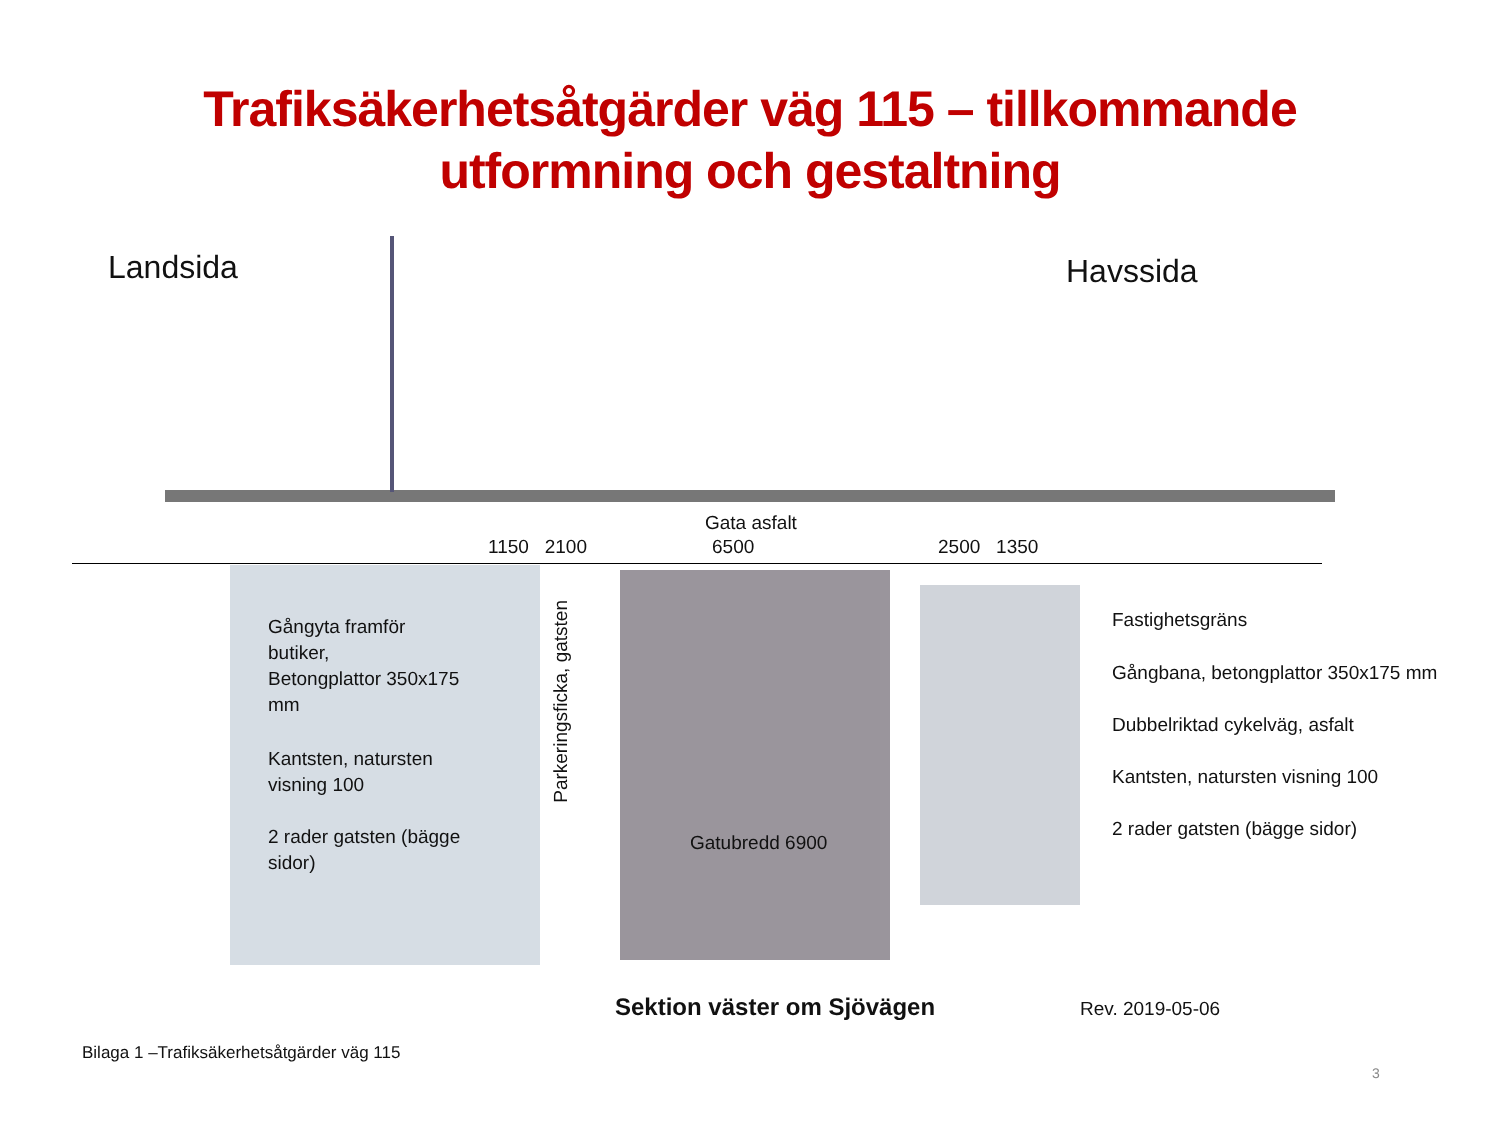Trafiksäkerhetsåtgärder väg 115 – tillkommande
utformning och gestaltning
Landsida Havssida
Gata asfalt
1150 2100 6500 2500 1350
Gångyta framför
butiker,
Betongplattor 350x175
mm
Kantsten, natursten
visning 100
2 rader gatsten (bägge
sidor)
Parkeringsficka, gatsten
Gatubredd 6900
Fastighetsgräns
Gångbana, betongplattor 350x175 mm
Dubbelriktad cykelväg, asfalt
Kantsten, natursten visning 100
2 rader gatsten (bägge sidor)
Sektion väster om Sjövägen Rev. 2019-05-06
Bilaga 1 –Trafiksäkerhetsåtgärder väg 115
3